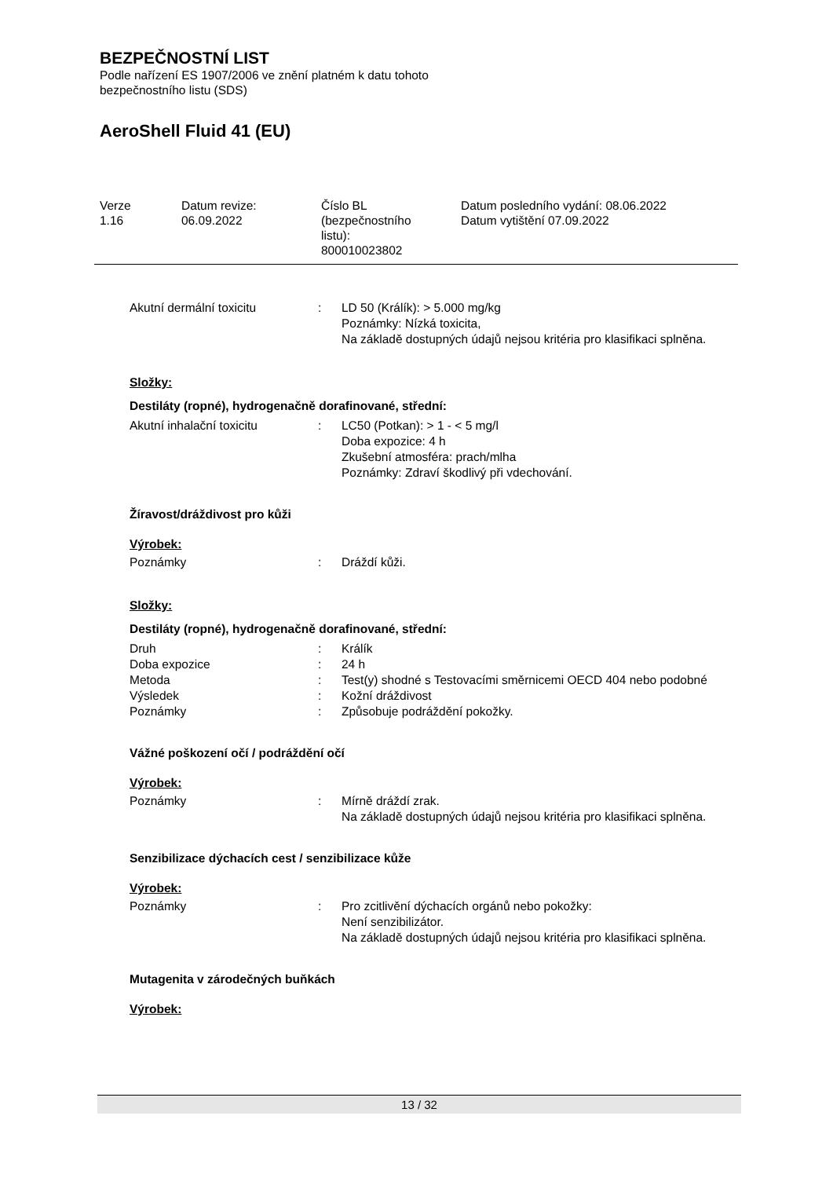BEZPEČNOSTNÍ LIST
Podle nařízení ES 1907/2006 ve znění platném k datu tohoto
bezpečnostního listu (SDS)
AeroShell Fluid 41 (EU)
| Verze 1.16 | Datum revize: 06.09.2022 | Číslo BL (bezpečnostního listu): 800010023802 | Datum posledního vydání: 08.06.2022 Datum vytištění 07.09.2022 |
| Akutní dermální toxicitu | : | LD 50 (Králík): > 5.000 mg/kg Poznámky: Nízká toxicita, Na základě dostupných údajů nejsou kritéria pro klasifikaci splněna. |
Složky:
Destiláty (ropné), hydrogenačně dorafinované, střední:
| Akutní inhalační toxicitu | : | LC50 (Potkan): > 1 - < 5 mg/l Doba expozice: 4 h Zkušební atmosféra: prach/mlha Poznámky: Zdraví škodlivý při vdechování. |
Žíravost/dráždivost pro kůži
Výrobek:
| Poznámky | : | Dráždí kůži. |
Složky:
Destiláty (ropné), hydrogenačně dorafinované, střední:
| Druh | : | Králík |
| Doba expozice | : | 24 h |
| Metoda | : | Test(y) shodné s Testovacími směrnicemi OECD 404 nebo podobné |
| Výsledek | : | Kožní dráždivost |
| Poznámky | : | Způsobuje podráždění pokožky. |
Vážné poškození očí / podráždění očí
Výrobek:
| Poznámky | : | Mírně dráždí zrak. Na základě dostupných údajů nejsou kritéria pro klasifikaci splněna. |
Senzibilizace dýchacích cest / senzibilizace kůže
Výrobek:
| Poznámky | : | Pro zcitlivění dýchacích orgánů nebo pokožky: Není senzibilizátor. Na základě dostupných údajů nejsou kritéria pro klasifikaci splněna. |
Mutagenita v zárodečných buňkách
Výrobek:
13 / 32